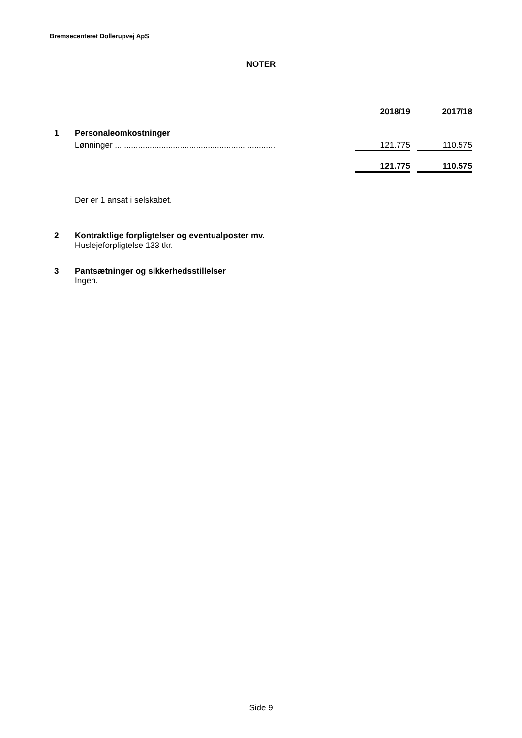Bremsecenteret Dollerupvej ApS
NOTER
| | | 2018/19 | | 2017/18 |
| 1 | Personaleomkostninger | | | |
| | Lønninger ..................................................................... | 121.775 | | 110.575 |
| | | 121.775 | | 110.575 |
Der er 1 ansat i selskabet.
| 2 | Kontraktlige forpligtelser og eventualposter mv. |
| | Huslejeforpligtelse 133 tkr. |
| 3 | Pantsætninger og sikkerhedsstillelser |
| | Ingen. |
Side 9